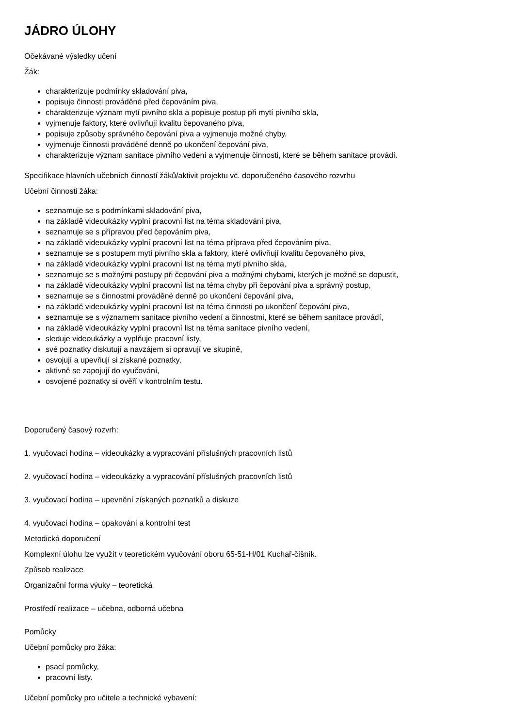JÁDRO ÚLOHY
Očekávané výsledky učení
Žák:
charakterizuje podmínky skladování piva,
popisuje činnosti prováděné před čepováním piva,
charakterizuje význam mytí pivního skla a popisuje postup při mytí pivního skla,
vyjmenuje faktory, které ovlivňují kvalitu čepovaného piva,
popisuje způsoby správného čepování piva a vyjmenuje možné chyby,
vyjmenuje činnosti prováděné denně po ukončení čepování piva,
charakterizuje význam sanitace pivního vedení a vyjmenuje činnosti, které se během sanitace provádí.
Specifikace hlavních učebních činností žáků/aktivit projektu vč. doporučeného časového rozvrhu
Učební činnosti žáka:
seznamuje se s podmínkami skladování piva,
na základě videoukázky vyplní pracovní list na téma skladování piva,
seznamuje se s přípravou před čepováním piva,
na základě videoukázky vyplní pracovní list na téma příprava před čepováním piva,
seznamuje se s postupem mytí pivního skla a faktory, které ovlivňují kvalitu čepovaného piva,
na základě videoukázky vyplní pracovní list na téma mytí pivního skla,
seznamuje se s možnými postupy při čepování piva a možnými chybami, kterých je možné se dopustit,
na základě videoukázky vyplní pracovní list na téma chyby při čepování piva a správný postup,
seznamuje se s činnostmi prováděné denně po ukončení čepování piva,
na základě videoukázky vyplní pracovní list na téma činnosti po ukončení čepování piva,
seznamuje se s významem sanitace pivního vedení a činnostmi, které se během sanitace provádí,
na základě videoukázky vyplní pracovní list na téma sanitace pivního vedení,
sleduje videoukázky a vyplňuje pracovní listy,
své poznatky diskutují a navzájem si opravují ve skupině,
osvojují a upevňují si získané poznatky,
aktivně se zapojují do vyučování,
osvojené poznatky si ověří v kontrolním testu.
Doporučený časový rozvrh:
1. vyučovací hodina – videoukázky a vypracování příslušných pracovních listů
2. vyučovací hodina – videoukázky a vypracování příslušných pracovních listů
3. vyučovací hodina – upevnění získaných poznatků a diskuze
4. vyučovací hodina – opakování a kontrolní test
Metodická doporučení
Komplexní úlohu lze využít v teoretickém vyučování oboru 65-51-H/01 Kuchař-číšník.
Způsob realizace
Organizační forma výuky – teoretická
Prostředí realizace – učebna, odborná učebna
Pomůcky
Učební pomůcky pro žáka:
psací pomůcky,
pracovní listy.
Učební pomůcky pro učitele a technické vybavení: